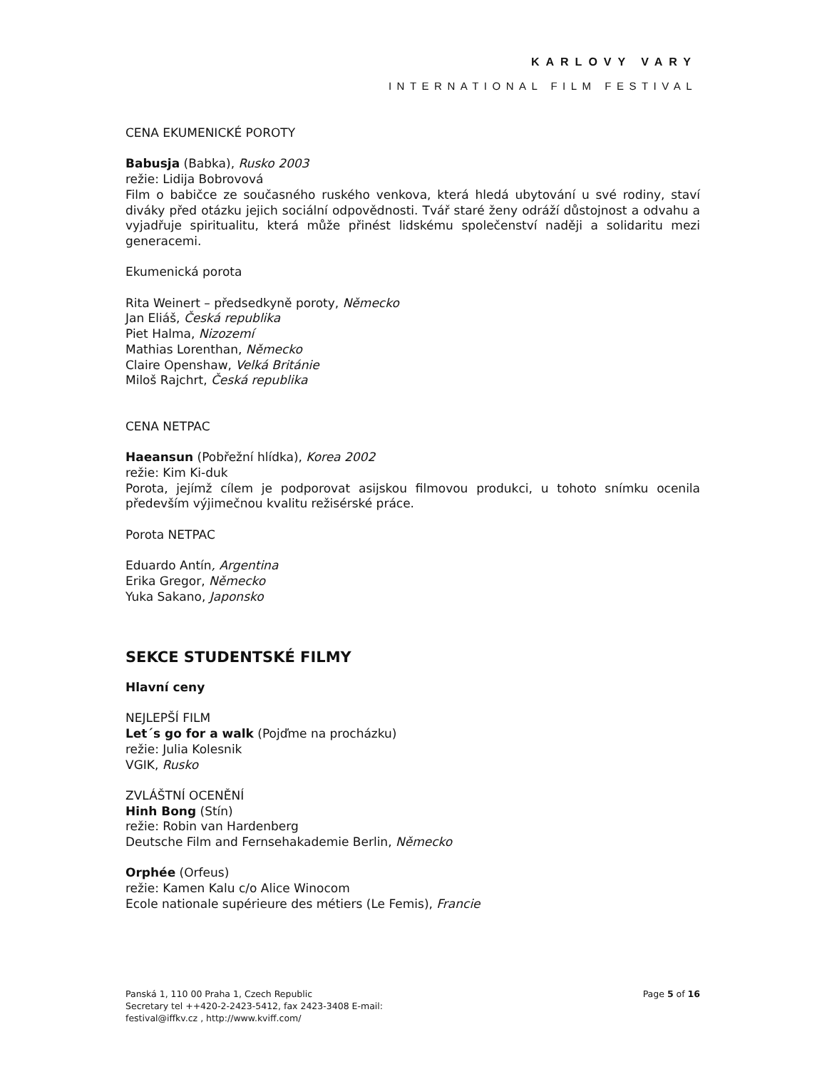KARLOVY VARY
INTERNATIONAL FILM FESTIVAL
CENA EKUMENICKÉ POROTY
Babusja (Babka), Rusko 2003
režie: Lidija Bobrovová
Film o babičce ze současného ruského venkova, která hledá ubytování u své rodiny, staví diváky před otázku jejich sociální odpovědnosti. Tvář staré ženy odráží důstojnost a odvahu a vyjadřuje spiritualitu, která může přinést lidskému společenství naději a solidaritu mezi generacemi.
Ekumenická porota
Rita Weinert – předsedkyně poroty, Německo
Jan Eliáš, Česká republika
Piet Halma, Nizozemí
Mathias Lorenthan, Německo
Claire Openshaw, Velká Británie
Miloš Rajchrt, Česká republika
CENA NETPAC
Haeansun (Pobřežní hlídka), Korea 2002
režie: Kim Ki-duk
Porota, jejímž cílem je podporovat asijskou filmovou produkci, u tohoto snímku ocenila především výjimečnou kvalitu režisérské práce.
Porota NETPAC
Eduardo Antín, Argentina
Erika Gregor, Německo
Yuka Sakano, Japonsko
SEKCE STUDENTSKÉ FILMY
Hlavní ceny
NEJLEPŠÍ FILM
Let´s go for a walk (Pojďme na procházku)
režie: Julia Kolesnik
VGIK, Rusko
ZVLÁŠTNÍ OCENĚNÍ
Hinh Bong (Stín)
režie: Robin van Hardenberg
Deutsche Film and Fernsehakademie Berlin, Německo
Orphée (Orfeus)
režie: Kamen Kalu c/o Alice Winocom
Ecole nationale supérieure des métiers (Le Femis), Francie
Panská 1, 110 00 Praha 1, Czech Republic
Secretary tel ++420-2-2423-5412, fax 2423-3408 E-mail:
festival@iffkv.cz , http://www.kviff.com/
Page 5 of 16